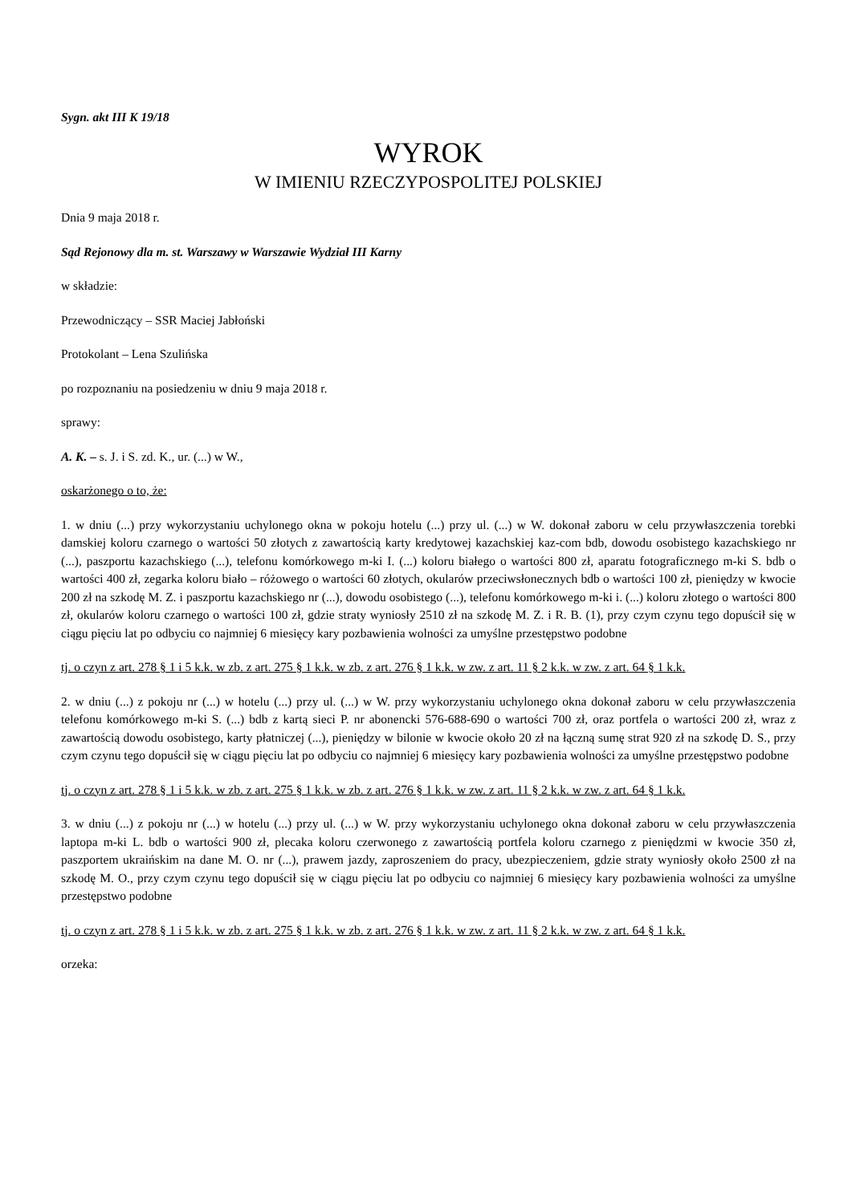Sygn. akt III K 19/18
WYROK
W IMIENIU RZECZYPOSPOLITEJ POLSKIEJ
Dnia 9 maja 2018 r.
Sąd Rejonowy dla m. st. Warszawy w Warszawie Wydział III Karny
w składzie:
Przewodniczący – SSR Maciej Jabłoński
Protokolant – Lena Szulińska
po rozpoznaniu na posiedzeniu w dniu 9 maja 2018 r.
sprawy:
A. K. – s. J. i S. zd. K., ur. (...) w W.,
oskarżonego o to, że:
1. w dniu (...) przy wykorzystaniu uchylonego okna w pokoju hotelu (...) przy ul. (...) w W. dokonał zaboru w celu przywłaszczenia torebki damskiej koloru czarnego o wartości 50 złotych z zawartością karty kredytowej kazachskiej kaz-com bdb, dowodu osobistego kazachskiego nr (...), paszportu kazachskiego (...), telefonu komórkowego m-ki I. (...) koloru białego o wartości 800 zł, aparatu fotograficznego m-ki S. bdb o wartości 400 zł, zegarka koloru biało – różowego o wartości 60 złotych, okularów przeciwsłonecznych bdb o wartości 100 zł, pieniędzy w kwocie 200 zł na szkodę M. Z. i paszportu kazachskiego nr (...), dowodu osobistego (...), telefonu komórkowego m-ki i. (...) koloru złotego o wartości 800 zł, okularów koloru czarnego o wartości 100 zł, gdzie straty wyniosły 2510 zł na szkodę M. Z. i R. B. (1), przy czym czynu tego dopuścił się w ciągu pięciu lat po odbyciu co najmniej 6 miesięcy kary pozbawienia wolności za umyślne przestępstwo podobne
tj. o czyn z art. 278 § 1 i 5 k.k. w zb. z art. 275 § 1 k.k. w zb. z art. 276 § 1 k.k. w zw. z art. 11 § 2 k.k. w zw. z art. 64 § 1 k.k.
2. w dniu (...) z pokoju nr (...) w hotelu (...) przy ul. (...) w W. przy wykorzystaniu uchylonego okna dokonał zaboru w celu przywłaszczenia telefonu komórkowego m-ki S. (...) bdb z kartą sieci P. nr abonencki 576-688-690 o wartości 700 zł, oraz portfela o wartości 200 zł, wraz z zawartością dowodu osobistego, karty płatniczej (...), pieniędzy w bilonie w kwocie około 20 zł na łączną sumę strat 920 zł na szkodę D. S., przy czym czynu tego dopuścił się w ciągu pięciu lat po odbyciu co najmniej 6 miesięcy kary pozbawienia wolności za umyślne przestępstwo podobne
tj. o czyn z art. 278 § 1 i 5 k.k. w zb. z art. 275 § 1 k.k. w zb. z art. 276 § 1 k.k. w zw. z art. 11 § 2 k.k. w zw. z art. 64 § 1 k.k.
3. w dniu (...) z pokoju nr (...) w hotelu (...) przy ul. (...) w W. przy wykorzystaniu uchylonego okna dokonał zaboru w celu przywłaszczenia laptopa m-ki L. bdb o wartości 900 zł, plecaka koloru czerwonego z zawartością portfela koloru czarnego z pieniędzmi w kwocie 350 zł, paszportem ukraińskim na dane M. O. nr (...), prawem jazdy, zaproszeniem do pracy, ubezpieczeniem, gdzie straty wyniosły około 2500 zł na szkodę M. O., przy czym czynu tego dopuścił się w ciągu pięciu lat po odbyciu co najmniej 6 miesięcy kary pozbawienia wolności za umyślne przestępstwo podobne
tj. o czyn z art. 278 § 1 i 5 k.k. w zb. z art. 275 § 1 k.k. w zb. z art. 276 § 1 k.k. w zw. z art. 11 § 2 k.k. w zw. z art. 64 § 1 k.k.
orzeka: